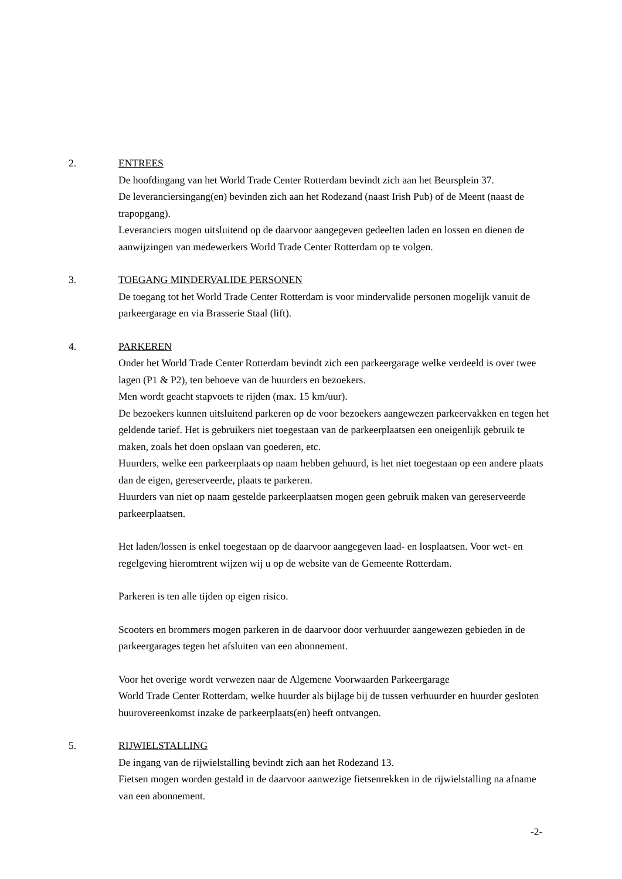2. ENTREES
De hoofdingang van het World Trade Center Rotterdam bevindt zich aan het Beursplein 37.
De leveranciersingang(en) bevinden zich aan het Rodezand (naast Irish Pub) of de Meent (naast de trapopgang).
Leveranciers mogen uitsluitend op de daarvoor aangegeven gedeelten laden en lossen en dienen de aanwijzingen van medewerkers World Trade Center Rotterdam op te volgen.
3. TOEGANG MINDERVALIDE PERSONEN
De toegang tot het World Trade Center Rotterdam is voor mindervalide personen mogelijk vanuit de parkeergarage en via Brasserie Staal (lift).
4. PARKEREN
Onder het World Trade Center Rotterdam bevindt zich een parkeergarage welke verdeeld is over twee lagen (P1 & P2), ten behoeve van de huurders en bezoekers.
Men wordt geacht stapvoets te rijden (max. 15 km/uur).
De bezoekers kunnen uitsluitend parkeren op de voor bezoekers aangewezen parkeervakken en tegen het geldende tarief. Het is gebruikers niet toegestaan van de parkeerplaatsen een oneigenlijk gebruik te maken, zoals het doen opslaan van goederen, etc.
Huurders, welke een parkeerplaats op naam hebben gehuurd, is het niet toegestaan op een andere plaats dan de eigen, gereserveerde, plaats te parkeren.
Huurders van niet op naam gestelde parkeerplaatsen mogen geen gebruik maken van gereserveerde parkeerplaatsen.
Het laden/lossen is enkel toegestaan op de daarvoor aangegeven laad- en losplaatsen. Voor wet- en regelgeving hieromtrent wijzen wij u op de website van de Gemeente Rotterdam.
Parkeren is ten alle tijden op eigen risico.
Scooters en brommers mogen parkeren in de daarvoor door verhuurder aangewezen gebieden in de parkeergarages tegen het afsluiten van een abonnement.
Voor het overige wordt verwezen naar de Algemene Voorwaarden Parkeergarage
World Trade Center Rotterdam, welke huurder als bijlage bij de tussen verhuurder en huurder gesloten huurovereenkomst inzake de parkeerplaats(en) heeft ontvangen.
5. RIJWIELSTALLING
De ingang van de rijwielstalling bevindt zich aan het Rodezand 13.
Fietsen mogen worden gestald in de daarvoor aanwezige fietsenrekken in de rijwielstalling na afname van een abonnement.
-2-